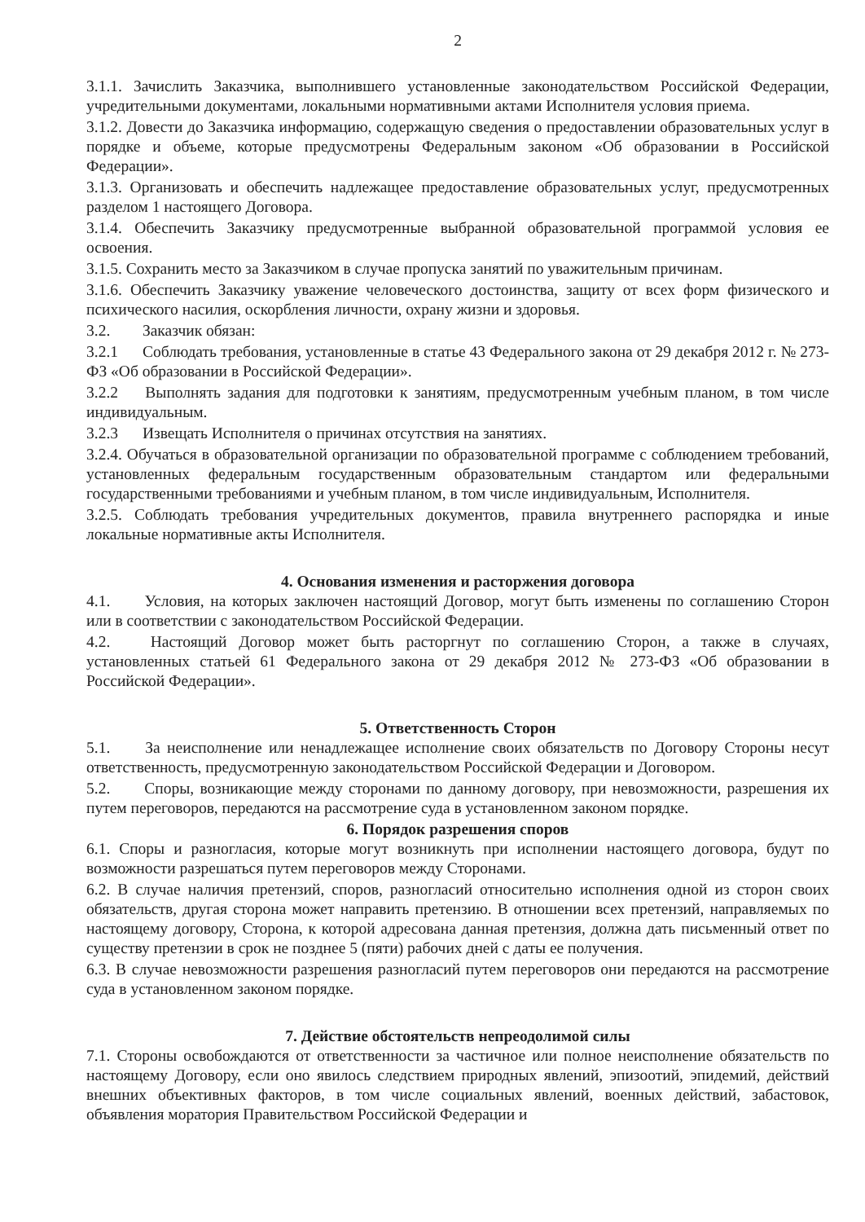2
3.1.1. Зачислить Заказчика, выполнившего установленные законодательством Российской Федерации, учредительными документами, локальными нормативными актами Исполнителя условия приема.
3.1.2. Довести до Заказчика информацию, содержащую сведения о предоставлении образовательных услуг в порядке и объеме, которые предусмотрены Федеральным законом «Об образовании в Российской Федерации».
3.1.3. Организовать и обеспечить надлежащее предоставление образовательных услуг, предусмотренных разделом 1 настоящего Договора.
3.1.4. Обеспечить Заказчику предусмотренные выбранной образовательной программой условия ее освоения.
3.1.5. Сохранить место за Заказчиком в случае пропуска занятий по уважительным причинам.
3.1.6. Обеспечить Заказчику уважение человеческого достоинства, защиту от всех форм физического и психического насилия, оскорбления личности, охрану жизни и здоровья.
3.2. Заказчик обязан:
3.2.1 Соблюдать требования, установленные в статье 43 Федерального закона от 29 декабря 2012 г. № 273-ФЗ «Об образовании в Российской Федерации».
3.2.2 Выполнять задания для подготовки к занятиям, предусмотренным учебным планом, в том числе индивидуальным.
3.2.3 Извещать Исполнителя о причинах отсутствия на занятиях.
3.2.4. Обучаться в образовательной организации по образовательной программе с соблюдением требований, установленных федеральным государственным образовательным стандартом или федеральными государственными требованиями и учебным планом, в том числе индивидуальным, Исполнителя.
3.2.5. Соблюдать требования учредительных документов, правила внутреннего распорядка и иные локальные нормативные акты Исполнителя.
4. Основания изменения и расторжения договора
4.1. Условия, на которых заключен настоящий Договор, могут быть изменены по соглашению Сторон или в соответствии с законодательством Российской Федерации.
4.2. Настоящий Договор может быть расторгнут по соглашению Сторон, а также в случаях, установленных статьей 61 Федерального закона от 29 декабря 2012 № 273-ФЗ «Об образовании в Российской Федерации».
5. Ответственность Сторон
5.1. За неисполнение или ненадлежащее исполнение своих обязательств по Договору Стороны несут ответственность, предусмотренную законодательством Российской Федерации и Договором.
5.2. Споры, возникающие между сторонами по данному договору, при невозможности, разрешения их путем переговоров, передаются на рассмотрение суда в установленном законом порядке.
6. Порядок разрешения споров
6.1. Споры и разногласия, которые могут возникнуть при исполнении настоящего договора, будут по возможности разрешаться путем переговоров между Сторонами.
6.2. В случае наличия претензий, споров, разногласий относительно исполнения одной из сторон своих обязательств, другая сторона может направить претензию. В отношении всех претензий, направляемых по настоящему договору, Сторона, к которой адресована данная претензия, должна дать письменный ответ по существу претензии в срок не позднее 5 (пяти) рабочих дней с даты ее получения.
6.3. В случае невозможности разрешения разногласий путем переговоров они передаются на рассмотрение суда в установленном законом порядке.
7. Действие обстоятельств непреодолимой силы
7.1. Стороны освобождаются от ответственности за частичное или полное неисполнение обязательств по настоящему Договору, если оно явилось следствием природных явлений, эпизоотий, эпидемий, действий внешних объективных факторов, в том числе социальных явлений, военных действий, забастовок, объявления моратория Правительством Российской Федерации и